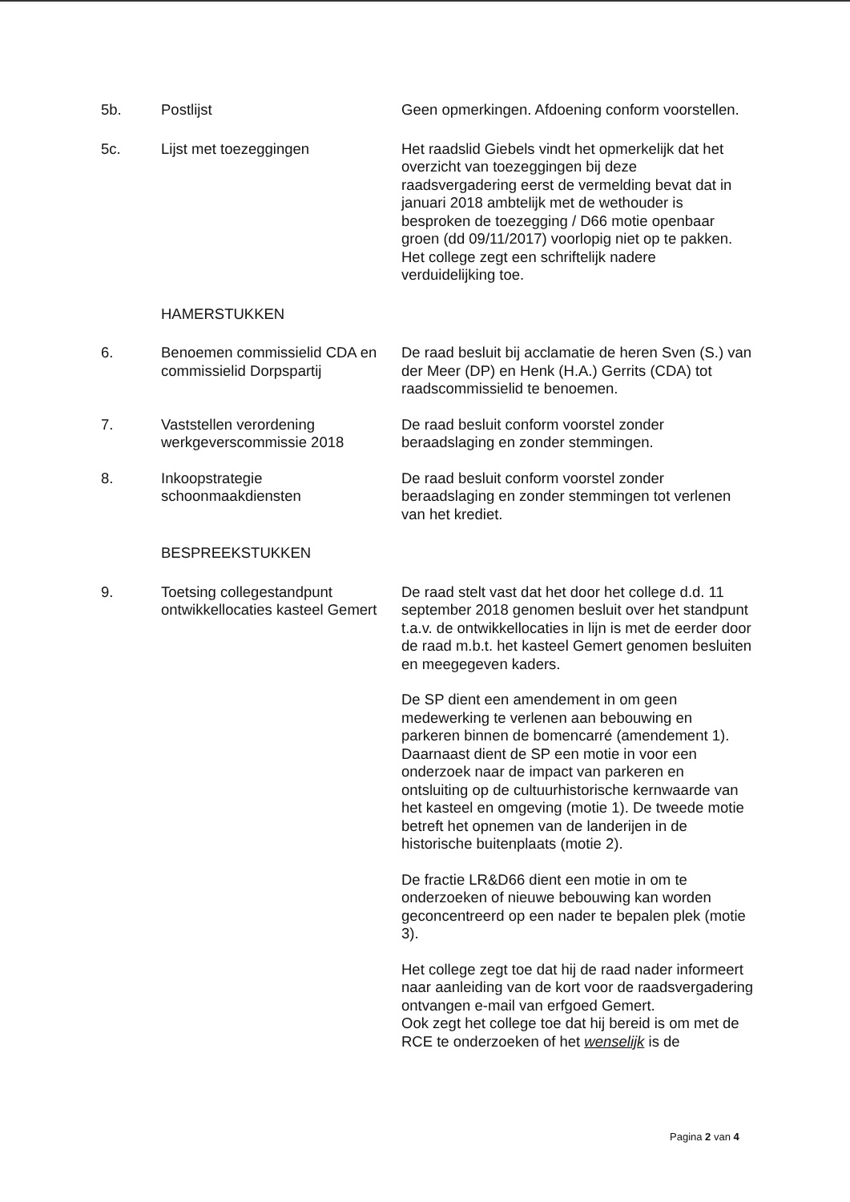5b. Postlijst Geen opmerkingen. Afdoening conform voorstellen.
5c. Lijst met toezeggingen Het raadslid Giebels vindt het opmerkelijk dat het overzicht van toezeggingen bij deze raadsvergadering eerst de vermelding bevat dat in januari 2018 ambtelijk met de wethouder is besproken de toezegging / D66 motie openbaar groen (dd 09/11/2017) voorlopig niet op te pakken.
Het college zegt een schriftelijk nadere verduidelijking toe.
HAMERSTUKKEN
6. Benoemen commissielid CDA en commissielid Dorpspartij
De raad besluit bij acclamatie de heren Sven (S.) van der Meer (DP) en Henk (H.A.) Gerrits (CDA) tot raadscommissielid te benoemen.
7. Vaststellen verordening werkgeverscommissie 2018
De raad besluit conform voorstel zonder beraadslaging en zonder stemmingen.
8. Inkoopstrategie schoonmaakdiensten
De raad besluit conform voorstel zonder beraadslaging en zonder stemmingen tot verlenen van het krediet.
BESPREEKSTUKKEN
9. Toetsing collegestandpunt ontwikkellocaties kasteel Gemert
De raad stelt vast dat het door het college d.d. 11 september 2018 genomen besluit over het standpunt t.a.v. de ontwikkellocaties in lijn is met de eerder door de raad m.b.t. het kasteel Gemert genomen besluiten en meegegeven kaders.
De SP dient een amendement in om geen medewerking te verlenen aan bebouwing en parkeren binnen de bomencarré (amendement 1). Daarnaast dient de SP een motie in voor een onderzoek naar de impact van parkeren en ontsluiting op de cultuurhistorische kernwaarde van het kasteel en omgeving (motie 1). De tweede motie betreft het opnemen van de landerijen in de historische buitenplaats (motie 2).
De fractie LR&D66 dient een motie in om te onderzoeken of nieuwe bebouwing kan worden geconcentreerd op een nader te bepalen plek (motie 3).
Het college zegt toe dat hij de raad nader informeert naar aanleiding van de kort voor de raadsvergadering ontvangen e-mail van erfgoed Gemert.
Ook zegt het college toe dat hij bereid is om met de RCE te onderzoeken of het wenselijk is de
Pagina 2 van 4